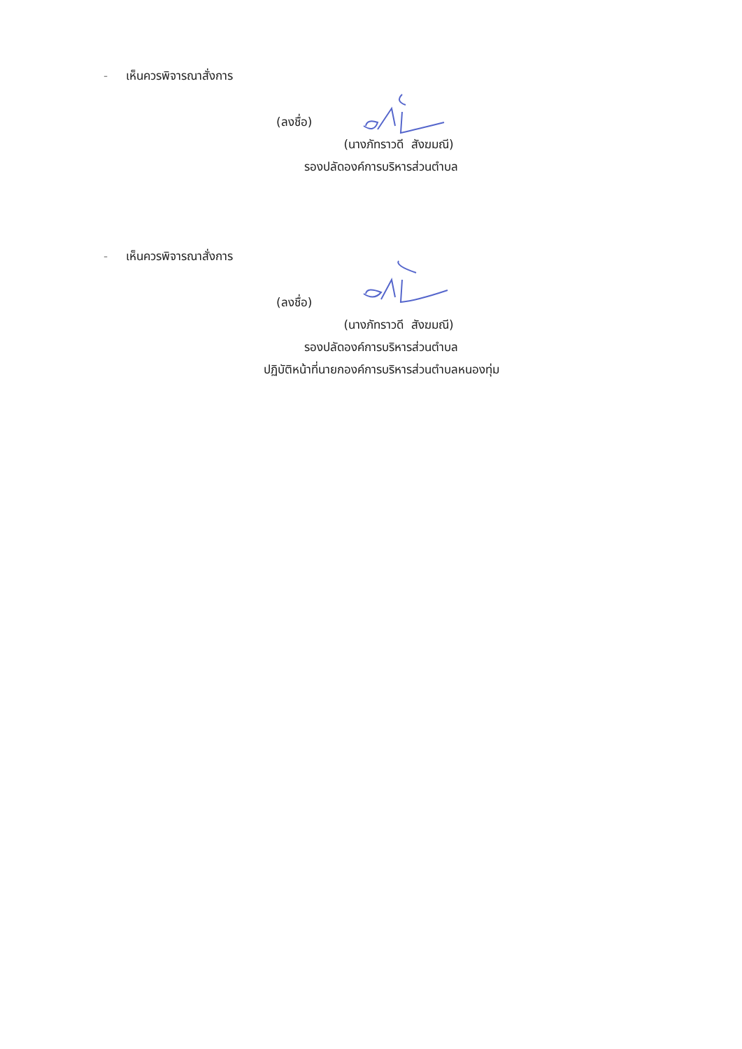- เห็นควรพิจารณาสั่งการ
(ลงชื่อ)
(นางภัทราวดี สังฆมณี)
รองปลัดองค์การบริหารส่วนตำบล
- เห็นควรพิจารณาสั่งการ
(ลงชื่อ)
(นางภัทราวดี สังฆมณี)
รองปลัดองค์การบริหารส่วนตำบล
ปฏิบัติหน้าที่นายกองค์การบริหารส่วนตำบลหนองทุ่ม